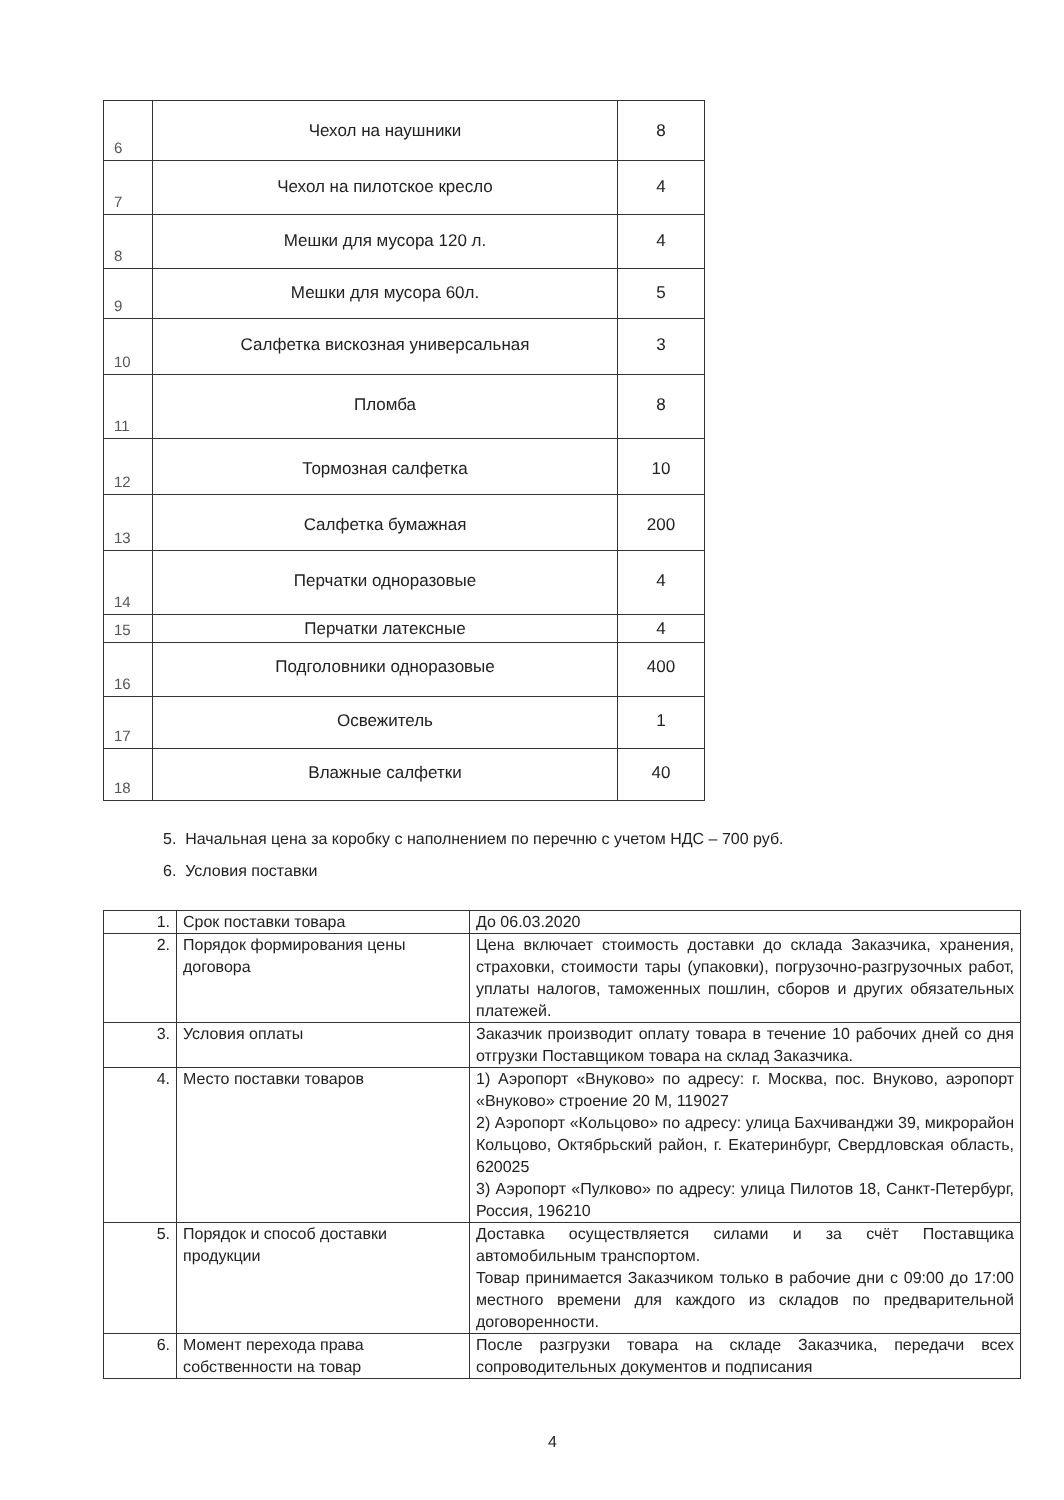| 6 | Чехол на наушники | 8 |
| 7 | Чехол на пилотское кресло | 4 |
| 8 | Мешки для мусора 120 л. | 4 |
| 9 | Мешки для мусора 60л. | 5 |
| 10 | Салфетка вискозная универсальная | 3 |
| 11 | Пломба | 8 |
| 12 | Тормозная салфетка | 10 |
| 13 | Салфетка бумажная | 200 |
| 14 | Перчатки одноразовые | 4 |
| 15 | Перчатки латексные | 4 |
| 16 | Подголовники одноразовые | 400 |
| 17 | Освежитель | 1 |
| 18 | Влажные салфетки | 40 |
5. Начальная цена за коробку с наполнением по перечню с учетом НДС – 700 руб.
6. Условия поставки
| 1. | Срок поставки товара | До 06.03.2020 |
| 2. | Порядок формирования цены договора | Цена включает стоимость доставки до склада Заказчика, хранения, страховки, стоимости тары (упаковки), погрузочно-разгрузочных работ, уплаты налогов, таможенных пошлин, сборов и других обязательных платежей. |
| 3. | Условия оплаты | Заказчик производит оплату товара в течение 10 рабочих дней со дня отгрузки Поставщиком товара на склад Заказчика. |
| 4. | Место поставки товаров | 1) Аэропорт «Внуково» по адресу: г. Москва, пос. Внуково, аэропорт «Внуково» строение 20 М, 119027 2) Аэропорт «Кольцово» по адресу: улица Бахчиванджи 39, микрорайон Кольцово, Октябрьский район, г. Екатеринбург, Свердловская область, 620025 3) Аэропорт «Пулково» по адресу: улица Пилотов 18, Санкт-Петербург, Россия, 196210 |
| 5. | Порядок и способ доставки продукции | Доставка осуществляется силами и за счёт Поставщика автомобильным транспортом. Товар принимается Заказчиком только в рабочие дни с 09:00 до 17:00 местного времени для каждого из складов по предварительной договоренности. |
| 6. | Момент перехода права собственности на товар | После разгрузки товара на складе Заказчика, передачи всех сопроводительных документов и подписания |
4